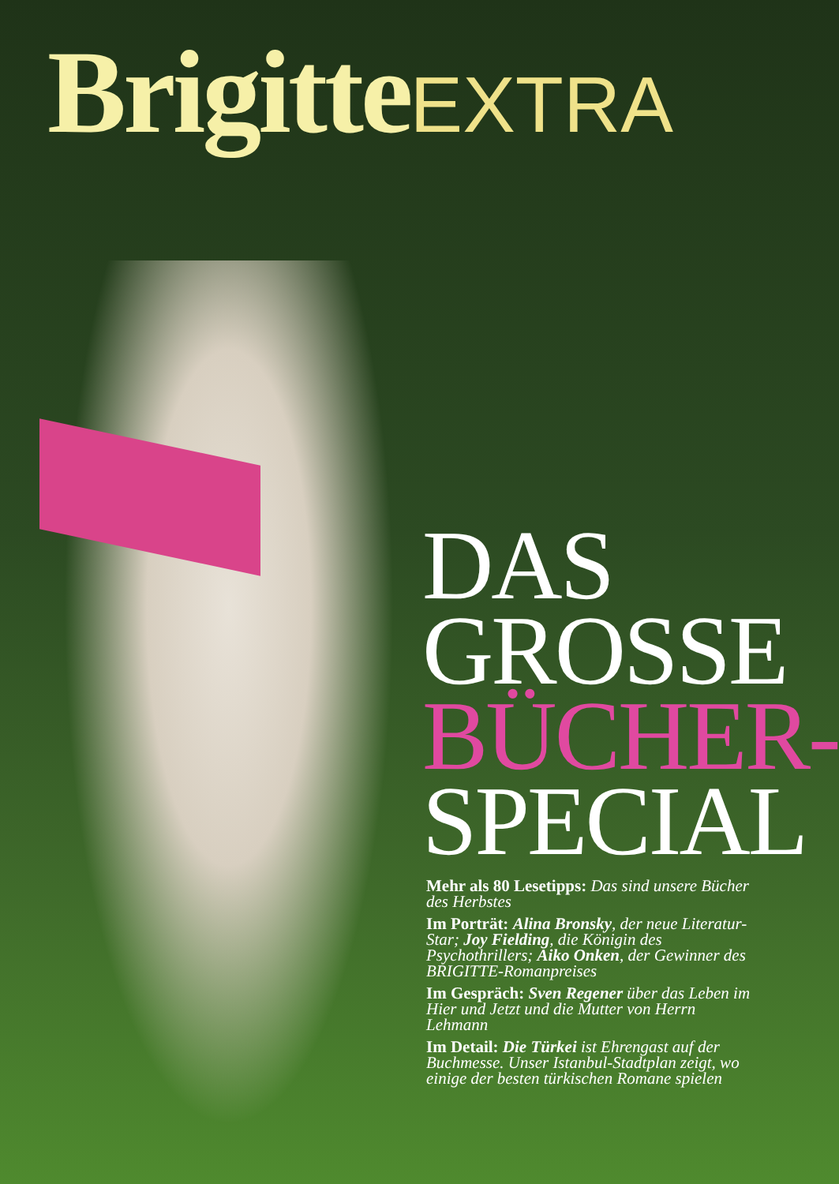Brigitte EXTRA
DAS
GROSSE
BÜCHER-
SPECIAL
Mehr als 80 Lesetipps: Das sind unsere Bücher des Herbstes
Im Porträt: Alina Bronsky, der neue Literatur-Star; Joy Fielding, die Königin des Psychothrillers; Aiko Onken, der Gewinner des BRIGITTE-Romanpreises
Im Gespräch: Sven Regener über das Leben im Hier und Jetzt und die Mutter von Herrn Lehmann
Im Detail: Die Türkei ist Ehrengast auf der Buchmesse. Unser Istanbul-Stadtplan zeigt, wo einige der besten türkischen Romane spielen